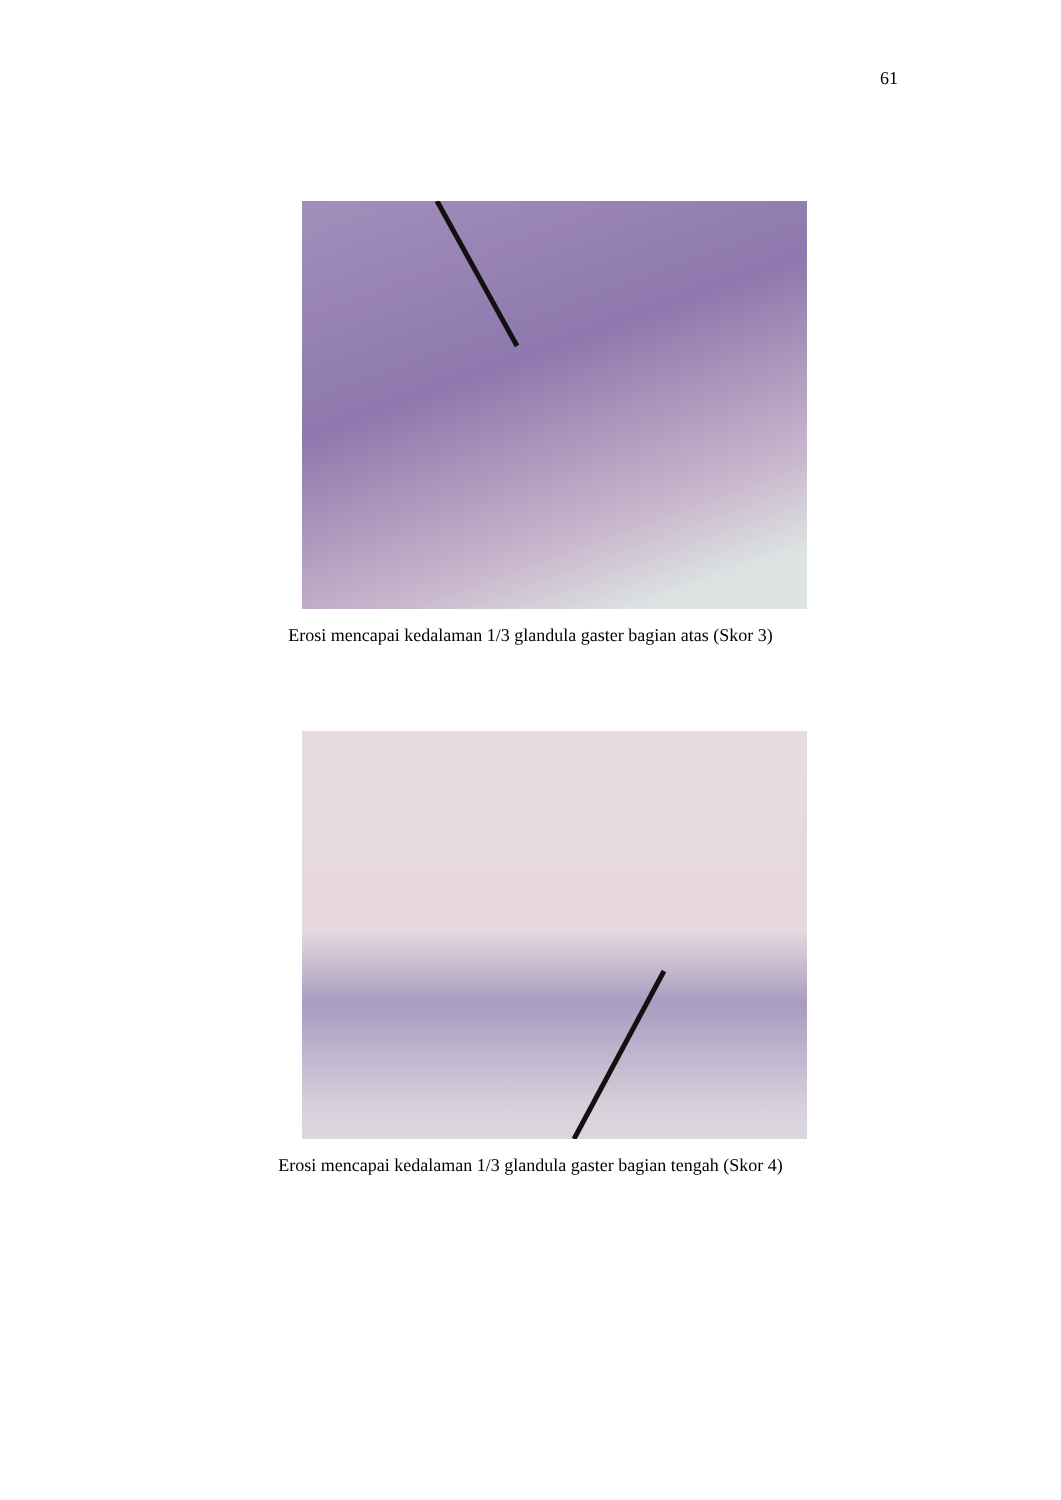61
Erosi mencapai kedalaman 1/3 glandula gaster bagian atas (Skor 3)
Erosi mencapai kedalaman 1/3 glandula gaster bagian tengah (Skor 4)